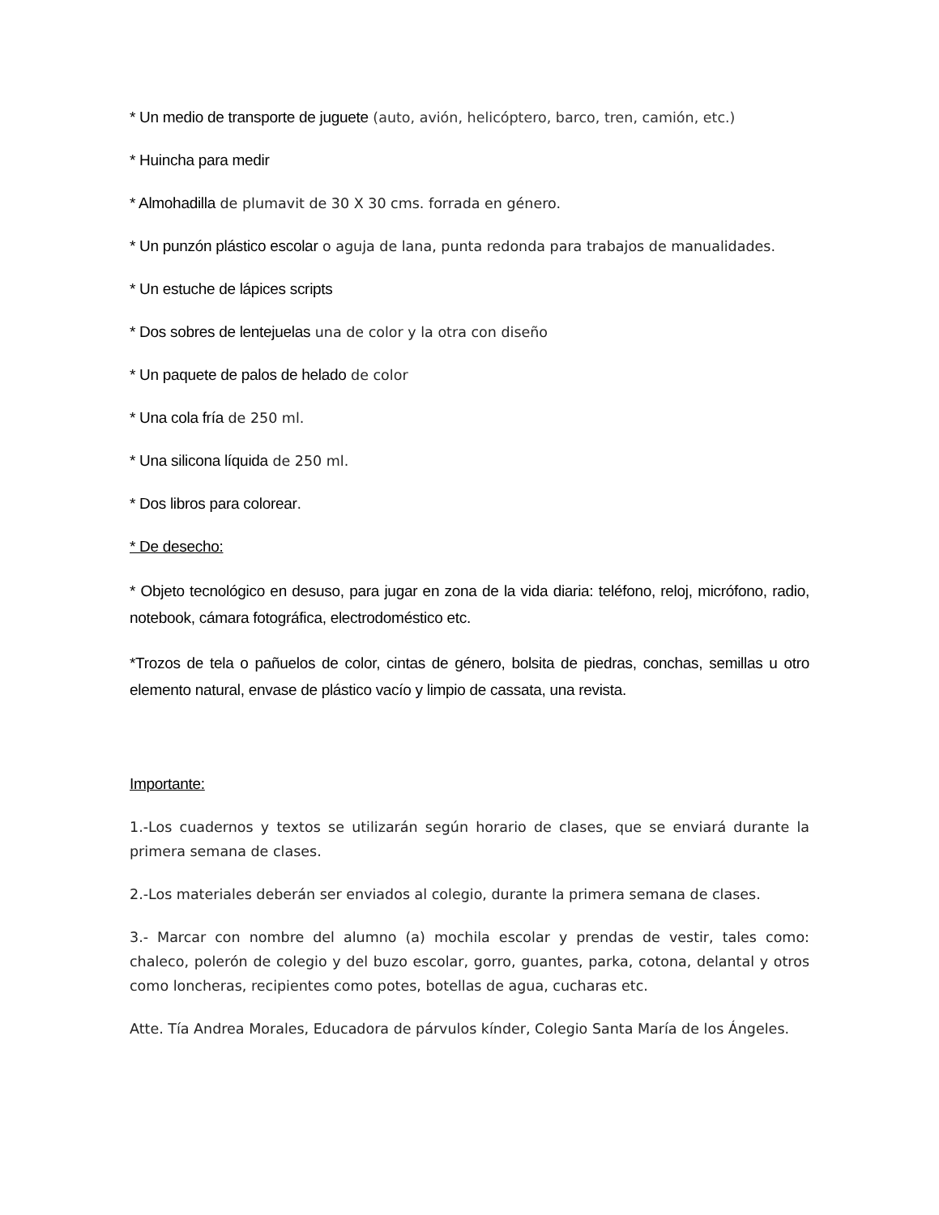* Un medio de transporte de juguete (auto, avión, helicóptero, barco, tren, camión, etc.)
* Huincha para medir
* Almohadilla de plumavit de 30 X 30 cms. forrada en género.
* Un punzón plástico escolar o aguja de lana, punta redonda para trabajos de manualidades.
* Un estuche de lápices scripts
* Dos sobres de lentejuelas una de color y la otra con diseño
* Un paquete de palos de helado de color
* Una cola fría de 250 ml.
* Una silicona líquida de 250 ml.
* Dos libros para colorear.
* De desecho:
* Objeto tecnológico en desuso, para jugar en zona de la vida diaria: teléfono, reloj, micrófono, radio, notebook, cámara fotográfica, electrodoméstico etc.
*Trozos de tela o pañuelos de color, cintas de género, bolsita de piedras, conchas, semillas u otro elemento natural, envase de plástico vacío y limpio de cassata, una revista.
Importante:
1.-Los cuadernos y textos se utilizarán según horario de clases, que se enviará durante la primera semana de clases.
2.-Los materiales deberán ser enviados al colegio, durante la primera semana de clases.
3.- Marcar con nombre del alumno (a) mochila escolar y prendas de vestir, tales como: chaleco, polerón de colegio y del buzo escolar, gorro, guantes, parka, cotona, delantal y otros como loncheras, recipientes como potes, botellas de agua, cucharas etc.
Atte. Tía Andrea Morales, Educadora de párvulos kínder, Colegio Santa María de los Ángeles.